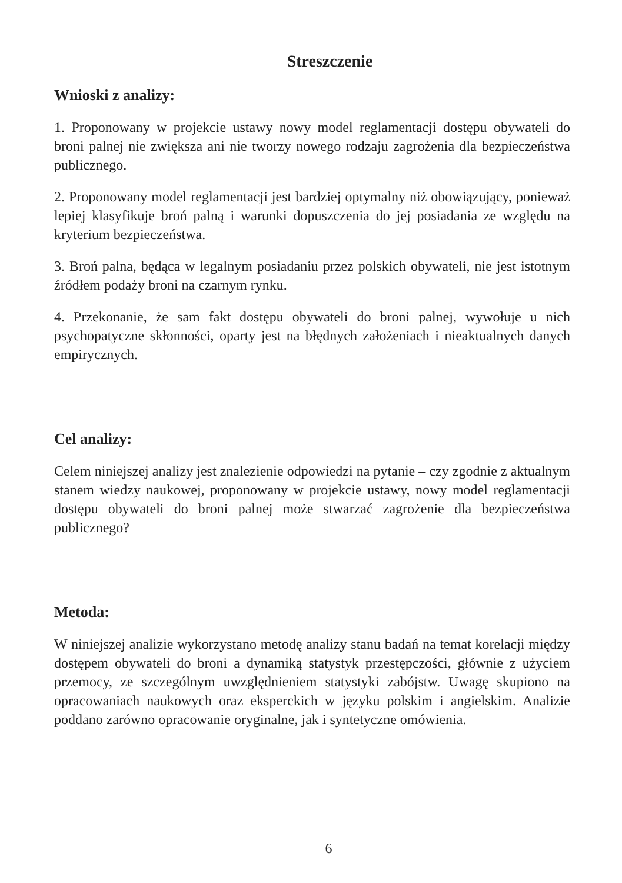Streszczenie
Wnioski z analizy:
1. Proponowany w projekcie ustawy nowy model reglamentacji dostępu obywateli do broni palnej nie zwiększa ani nie tworzy nowego rodzaju zagrożenia dla bezpieczeństwa publicznego.
2. Proponowany model reglamentacji jest bardziej optymalny niż obowiązujący, ponieważ lepiej klasyfikuje broń palną i warunki dopuszczenia do jej posiadania ze względu na kryterium bezpieczeństwa.
3. Broń palna, będąca w legalnym posiadaniu przez polskich obywateli, nie jest istotnym źródłem podaży broni na czarnym rynku.
4. Przekonanie, że sam fakt dostępu obywateli do broni palnej, wywołuje u nich psychopatyczne skłonności, oparty jest na błędnych założeniach i nieaktualnych danych empirycznych.
Cel analizy:
Celem niniejszej analizy jest znalezienie odpowiedzi na pytanie – czy zgodnie z aktualnym stanem wiedzy naukowej, proponowany w projekcie ustawy, nowy model reglamentacji dostępu obywateli do broni palnej może stwarzać zagrożenie dla bezpieczeństwa publicznego?
Metoda:
W niniejszej analizie wykorzystano metodę analizy stanu badań na temat korelacji między dostępem obywateli do broni a dynamiką statystyk przestępczości, głównie z użyciem przemocy, ze szczególnym uwzględnieniem statystyki zabójstw. Uwagę skupiono na opracowaniach naukowych oraz eksperckich w języku polskim i angielskim. Analizie poddano zarówno opracowanie oryginalne, jak i syntetyczne omówienia.
6